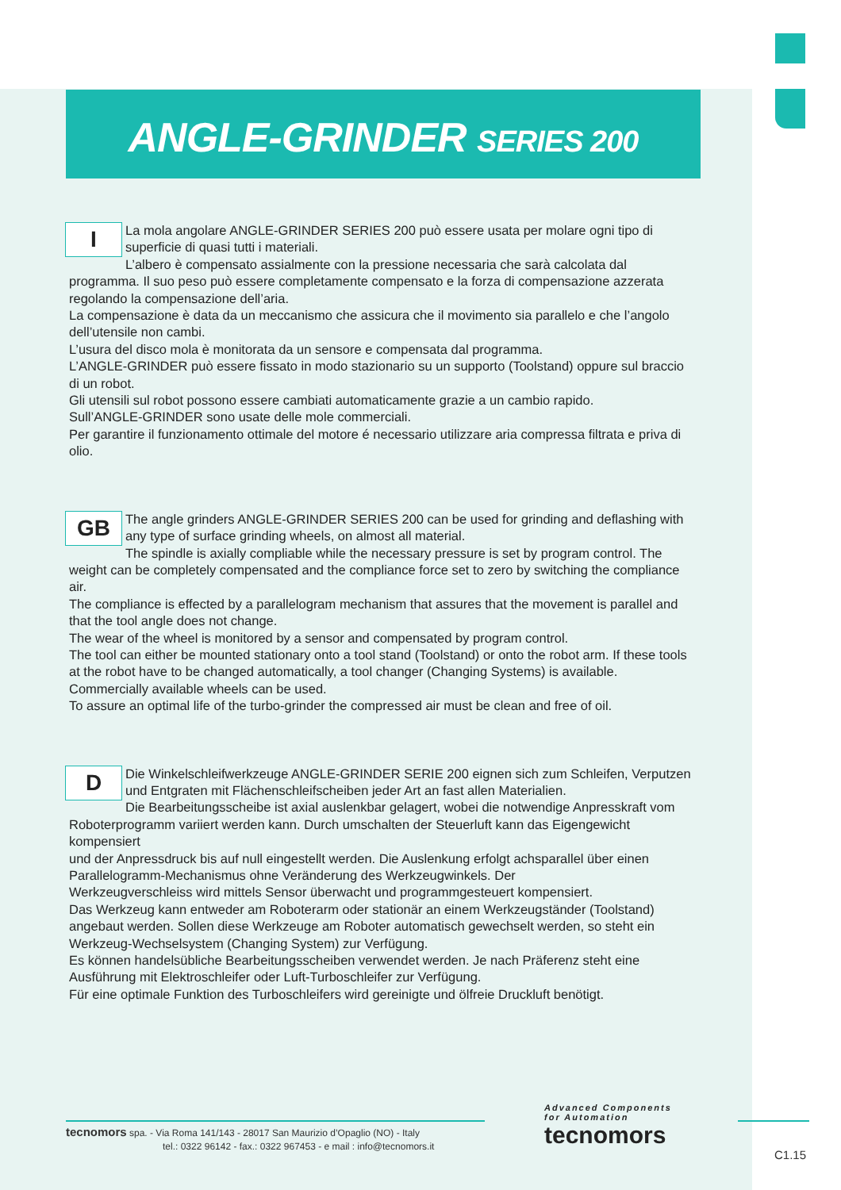ANGLE-GRINDER SERIES 200
I
La mola angolare ANGLE-GRINDER SERIES 200 può essere usata per molare ogni tipo di superficie di quasi tutti i materiali.
L’albero è compensato assialmente con la pressione necessaria che sarà calcolata dal programma. Il suo peso può essere completamente compensato e la forza di compensazione azzerata regolando la compensazione dell’aria.
La compensazione è data da un meccanismo che assicura che il movimento sia parallelo e che l’angolo dell’utensile non cambi.
L’usura del disco mola è monitorata da un sensore e compensata dal programma.
L’ANGLE-GRINDER può essere fissato in modo stazionario su un supporto (Toolstand) oppure sul braccio di un robot.
Gli utensili sul robot possono essere cambiati automaticamente grazie a un cambio rapido.
Sull’ANGLE-GRINDER sono usate delle mole commerciali.
Per garantire il funzionamento ottimale del motore é necessario utilizzare aria compressa filtrata e priva di olio.
GB
The angle grinders ANGLE-GRINDER SERIES 200 can be used for grinding and deflashing with any type of surface grinding wheels, on almost all material.
The spindle is axially compliable while the necessary pressure is set by program control. The weight can be completely compensated and the compliance force set to zero by switching the compliance air.
The compliance is effected by a parallelogram mechanism that assures that the movement is parallel and that the tool angle does not change.
The wear of the wheel is monitored by a sensor and compensated by program control.
The tool can either be mounted stationary onto a tool stand (Toolstand) or onto the robot arm. If these tools at the robot have to be changed automatically, a tool changer (Changing Systems) is available.
Commercially available wheels can be used.
To assure an optimal life of the turbo-grinder the compressed air must be clean and free of oil.
D
Die Winkelschleifwerkzeuge ANGLE-GRINDER SERIE 200 eignen sich zum Schleifen, Verputzen und Entgraten mit Flächenschleifscheiben jeder Art an fast allen Materialien.
Die Bearbeitungsscheibe ist axial auslenkbar gelagert, wobei die notwendige Anpresskraft vom Roboterprogramm variiert werden kann. Durch umschalten der Steuerluft kann das Eigengewicht kompensiert
und der Anpressdruck bis auf null eingestellt werden. Die Auslenkung erfolgt achsparallel über einen Parallelogramm-Mechanismus ohne Veränderung des Werkzeugwinkels. Der
Werkzeugverschleiss wird mittels Sensor überwacht und programmgesteuert kompensiert.
Das Werkzeug kann entweder am Roboterarm oder stationär an einem Werkzeugständer (Toolstand) angebaut werden. Sollen diese Werkzeuge am Roboter automatisch gewechselt werden, so steht ein Werkzeug-Wechselsystem (Changing System) zur Verfügung.
Es können handelsübliche Bearbeitungsscheiben verwendet werden. Je nach Präferenz steht eine Ausführung mit Elektroschleifer oder Luft-Turboschleifer zur Verfügung.
Für eine optimale Funktion des Turboschleifers wird gereinigte und ölfreie Druckluft benötigt.
tecnomors spa. - Via Roma 141/143 - 28017 San Maurizio d’Opaglio (NO) - Italy
tel.: 0322 96142 - fax.: 0322 967453 - e mail : info@tecnomors.it
Advanced Components
for Automation
tecnomors
C1.15